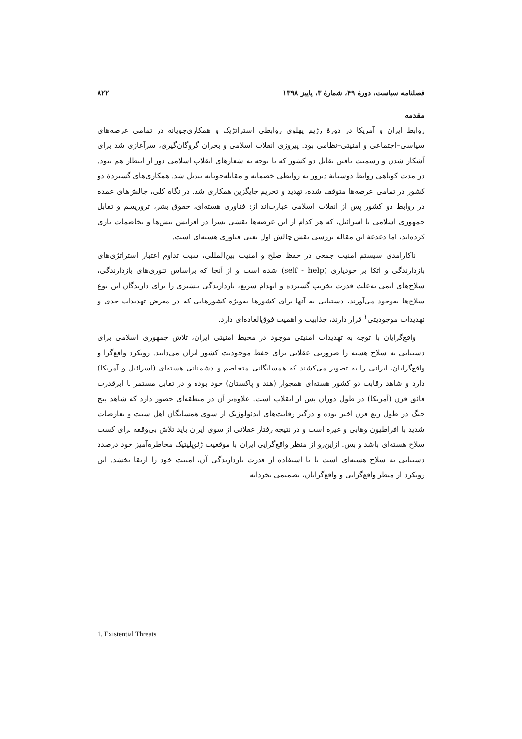فصلنامه سیاست، دورۀ ۴۹، شمارۀ ۳، پاییز ۱۳۹۸ ۸۲۲
مقدمه
روابط ایران و آمریکا در دورۀ رژیم پهلوی روابطی استراتژیک و همکاری‌جویانه در تمامی عرصه‌های سیاسی–اجتماعی و امنیتی–نظامی بود. پیروزی انقلاب اسلامی و بحران گروگان‌گیری، سرآغازی شد برای آشکار شدن و رسمیت یافتن تقابل دو کشور که با توجه به شعارهای انقلاب اسلامی دور از انتظار هم نبود. در مدت کوتاهی روابط دوستانۀ دیروز به روابطی خصمانه و مقابله‌جویانه تبدیل شد. همکاری‌های گستردۀ دو کشور در تمامی عرصه‌ها متوقف شده، تهدید و تحریم جایگزین همکاری شد. در نگاه کلی، چالش‌های عمده در روابط دو کشور پس از انقلاب اسلامی عبارت‌اند از: فناوری هسته‌ای، حقوق بشر، تروریسم و تقابل جمهوری اسلامی با اسرائیل، که هر کدام از این عرصه‌ها نقشی بسزا در افزایش تنش‌ها و تخاصمات بازی کرده‌اند، اما دغدغۀ این مقاله بررسی نقش چالش اول یعنی فناوری هسته‌ای است.
ناکارامدی سیستم امنیت جمعی در حفظ صلح و امنیت بین‌المللی، سبب تداوم اعتبار استراتژی‌های بازدارندگی و اتکا بر خودیاری (self - help) شده است و از آنجا که براساس تئوری‌های بازدارندگی، سلاح‌های اتمی به‌علت قدرت تخریب گسترده و انهدام سریع، بازدارندگی بیشتری را برای دارندگان این نوع سلاح‌ها به‌وجود می‌آورند، دستیابی به آنها برای کشورها به‌ویژه کشورهایی که در معرض تهدیدات جدی و تهدیدات موجودیتی<sup>۱</sup> قرار دارند، جذابیت و اهمیت فوق‌العاده‌ای دارد.
واقع‌گرایان با توجه به تهدیدات امنیتی موجود در محیط امنیتی ایران، تلاش جمهوری اسلامی برای دستیابی به سلاح هسته را ضرورتی عقلانی برای حفظ موجودیت کشور ایران می‌دانند. رویکرد واقع‌گرا و واقع‌گرایان، ایرانی را به تصویر می‌کشند که همسایگانی متخاصم و دشمنانی هسته‌ای (اسرائیل و آمریکا) دارد و شاهد رقابت دو کشور هسته‌ای همجوار (هند و پاکستان) خود بوده و در تقابل مستمر با ابرقدرت فائق قرن (آمریکا) در طول دوران پس از انقلاب است. علاوه‌بر آن در منطقه‌ای حضور دارد که شاهد پنج جنگ در طول ربع قرن اخیر بوده و درگیر رقابت‌های ایدئولوژیک از سوی همسایگان اهل سنت و تعارضات شدید با افراطیون وهابی و غیره است و در نتیجه رفتار عقلانی از سوی ایران باید تلاش بی‌وقفه برای کسب سلاح هسته‌ای باشد و بس. ازاین‌رو از منظر واقع‌گرایی ایران با موقعیت ژئوپلیتیک مخاطره‌آمیز خود درصدد دستیابی به سلاح هسته‌ای است تا با استفاده از قدرت بازدارندگی آن، امنیت خود را ارتقا بخشد. این رویکرد از منظر واقع‌گرایی و واقع‌گرایان، تصمیمی بخردانه
1. Existential Threats